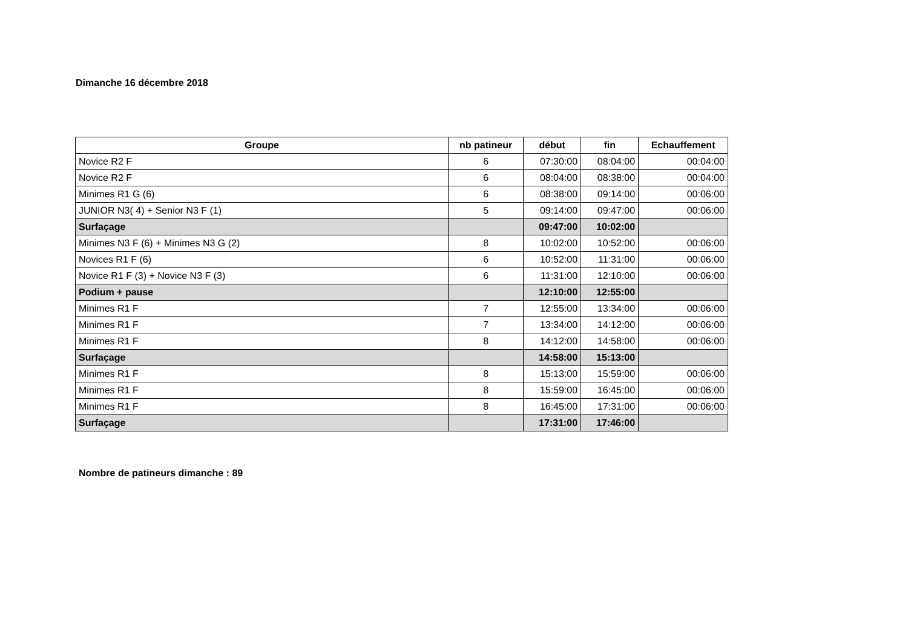Dimanche 16 décembre 2018
| Groupe | nb patineur | début | fin | Echauffement |
| --- | --- | --- | --- | --- |
| Novice R2 F | 6 | 07:30:00 | 08:04:00 | 00:04:00 |
| Novice R2 F | 6 | 08:04:00 | 08:38:00 | 00:04:00 |
| Minimes R1 G (6) | 6 | 08:38:00 | 09:14:00 | 00:06:00 |
| JUNIOR N3( 4) + Senior N3 F (1) | 5 | 09:14:00 | 09:47:00 | 00:06:00 |
| Surfaçage | | 09:47:00 | 10:02:00 | |
| Minimes N3 F (6) + Minimes N3 G (2) | 8 | 10:02:00 | 10:52:00 | 00:06:00 |
| Novices R1 F (6) | 6 | 10:52:00 | 11:31:00 | 00:06:00 |
| Novice R1 F (3) + Novice N3 F (3) | 6 | 11:31:00 | 12:10:00 | 00:06:00 |
| Podium + pause | | 12:10:00 | 12:55:00 | |
| Minimes R1 F | 7 | 12:55:00 | 13:34:00 | 00:06:00 |
| Minimes R1 F | 7 | 13:34:00 | 14:12:00 | 00:06:00 |
| Minimes R1 F | 8 | 14:12:00 | 14:58:00 | 00:06:00 |
| Surfaçage | | 14:58:00 | 15:13:00 | |
| Minimes R1 F | 8 | 15:13:00 | 15:59:00 | 00:06:00 |
| Minimes R1 F | 8 | 15:59:00 | 16:45:00 | 00:06:00 |
| Minimes R1 F | 8 | 16:45:00 | 17:31:00 | 00:06:00 |
| Surfaçage | | 17:31:00 | 17:46:00 | |
Nombre de patineurs dimanche : 89